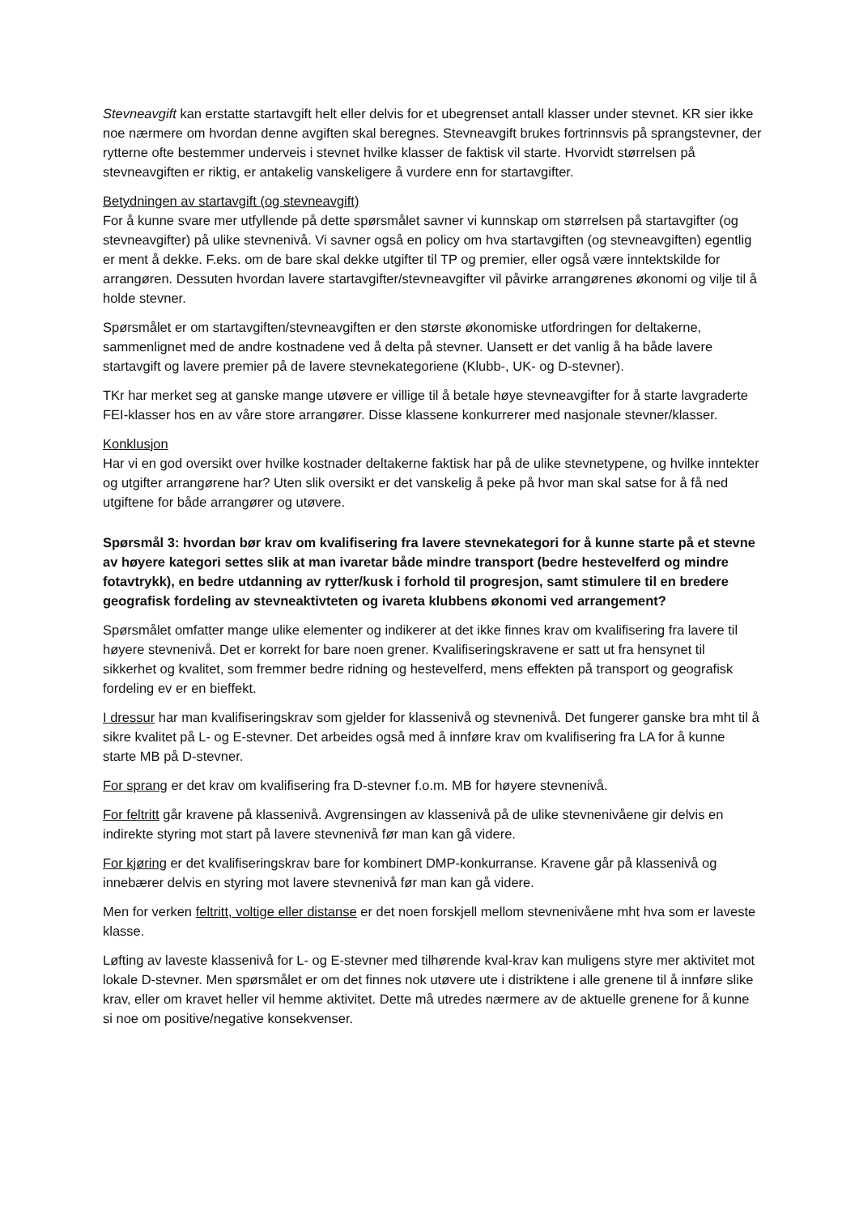Stevneavgift kan erstatte startavgift helt eller delvis for et ubegrenset antall klasser under stevnet. KR sier ikke noe nærmere om hvordan denne avgiften skal beregnes. Stevneavgift brukes fortrinnsvis på sprangstevner, der rytterne ofte bestemmer underveis i stevnet hvilke klasser de faktisk vil starte. Hvorvidt størrelsen på stevneavgiften er riktig, er antakelig vanskeligere å vurdere enn for startavgifter.
Betydningen av startavgift (og stevneavgift)
For å kunne svare mer utfyllende på dette spørsmålet savner vi kunnskap om størrelsen på startavgifter (og stevneavgifter) på ulike stevnenivå. Vi savner også en policy om hva startavgiften (og stevneavgiften) egentlig er ment å dekke. F.eks. om de bare skal dekke utgifter til TP og premier, eller også være inntektskilde for arrangøren. Dessuten hvordan lavere startavgifter/stevneavgifter vil påvirke arrangørenes økonomi og vilje til å holde stevner.
Spørsmålet er om startavgiften/stevneavgiften er den største økonomiske utfordringen for deltakerne, sammenlignet med de andre kostnadene ved å delta på stevner. Uansett er det vanlig å ha både lavere startavgift og lavere premier på de lavere stevnekategoriene (Klubb-, UK- og D-stevner).
TKr har merket seg at ganske mange utøvere er villige til å betale høye stevneavgifter for å starte lavgraderte FEI-klasser hos en av våre store arrangører. Disse klassene konkurrerer med nasjonale stevner/klasser.
Konklusjon
Har vi en god oversikt over hvilke kostnader deltakerne faktisk har på de ulike stevnetypene, og hvilke inntekter og utgifter arrangørene har? Uten slik oversikt er det vanskelig å peke på hvor man skal satse for å få ned utgiftene for både arrangører og utøvere.
Spørsmål 3: hvordan bør krav om kvalifisering fra lavere stevnekategori for å kunne starte på et stevne av høyere kategori settes slik at man ivaretar både mindre transport (bedre hestevelferd og mindre fotavtrykk), en bedre utdanning av rytter/kusk i forhold til progresjon, samt stimulere til en bredere geografisk fordeling av stevneaktivteten og ivareta klubbens økonomi ved arrangement?
Spørsmålet omfatter mange ulike elementer og indikerer at det ikke finnes krav om kvalifisering fra lavere til høyere stevnenivå. Det er korrekt for bare noen grener. Kvalifiseringskravene er satt ut fra hensynet til sikkerhet og kvalitet, som fremmer bedre ridning og hestevelferd, mens effekten på transport og geografisk fordeling ev er en bieffekt.
I dressur har man kvalifiseringskrav som gjelder for klassenivå og stevnenivå. Det fungerer ganske bra mht til å sikre kvalitet på L- og E-stevner. Det arbeides også med å innføre krav om kvalifisering fra LA for å kunne starte MB på D-stevner.
For sprang er det krav om kvalifisering fra D-stevner f.o.m. MB for høyere stevnenivå.
For feltritt går kravene på klassenivå. Avgrensingen av klassenivå på de ulike stevnenivåene gir delvis en indirekte styring mot start på lavere stevnenivå før man kan gå videre.
For kjøring er det kvalifiseringskrav bare for kombinert DMP-konkurranse. Kravene går på klassenivå og innebærer delvis en styring mot lavere stevnenivå før man kan gå videre.
Men for verken feltritt, voltige eller distanse er det noen forskjell mellom stevnenivåene mht hva som er laveste klasse.
Løfting av laveste klassenivå for L- og E-stevner med tilhørende kval-krav kan muligens styre mer aktivitet mot lokale D-stevner. Men spørsmålet er om det finnes nok utøvere ute i distriktene i alle grenene til å innføre slike krav, eller om kravet heller vil hemme aktivitet. Dette må utredes nærmere av de aktuelle grenene for å kunne si noe om positive/negative konsekvenser.